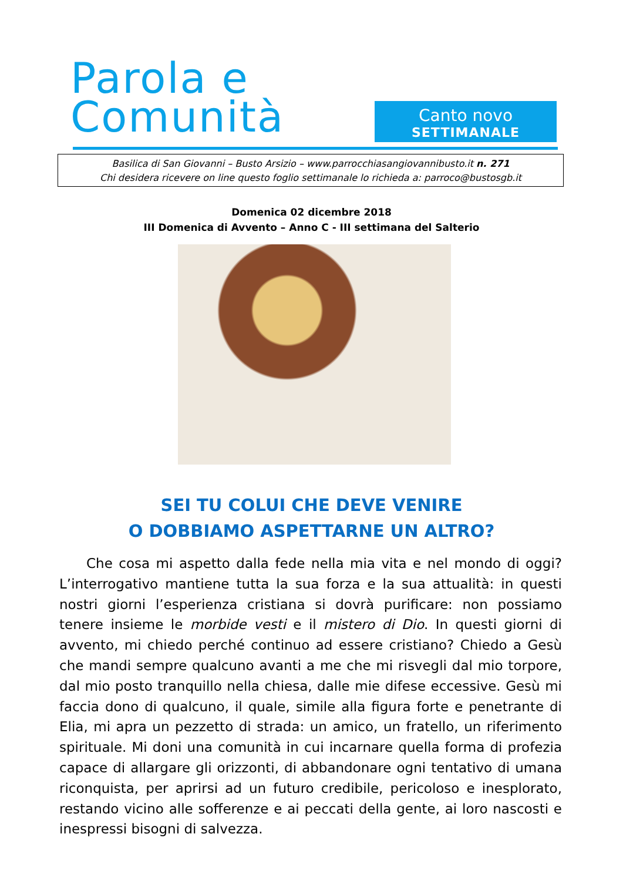Parola e
Comunità
Canto novo
SETTIMANALE
Basilica di San Giovanni – Busto Arsizio – www.parrocchiasangiovannibusto.it n. 271
Chi desidera ricevere on line questo foglio settimanale lo richieda a: parroco@bustosgb.it
Domenica 02 dicembre 2018
III Domenica di Avvento – Anno C - III settimana del Salterio
SEI TU COLUI CHE DEVE VENIRE
O DOBBIAMO ASPETTARNE UN ALTRO?
  Che cosa mi aspetto dalla fede nella mia vita e nel mondo di oggi? L’interrogativo mantiene tutta la sua forza e la sua attualità: in questi nostri giorni l’esperienza cristiana si dovrà purificare: non possiamo tenere insieme le morbide vesti e il mistero di Dio. In questi giorni di avvento, mi chiedo perché continuo ad essere cristiano? Chiedo a Gesù che mandi sempre qualcuno avanti a me che mi risvegli dal mio torpore, dal mio posto tranquillo nella chiesa, dalle mie difese eccessive. Gesù mi faccia dono di qualcuno, il quale, simile alla figura forte e penetrante di Elia, mi apra un pezzetto di strada: un amico, un fratello, un riferimento spirituale. Mi doni una comunità in cui incarnare quella forma di profezia capace di allargare gli orizzonti, di abbandonare ogni tentativo di umana riconquista, per aprirsi ad un futuro credibile, pericoloso e inesplorato, restando vicino alle sofferenze e ai peccati della gente, ai loro nascosti e inespressi bisogni di salvezza.